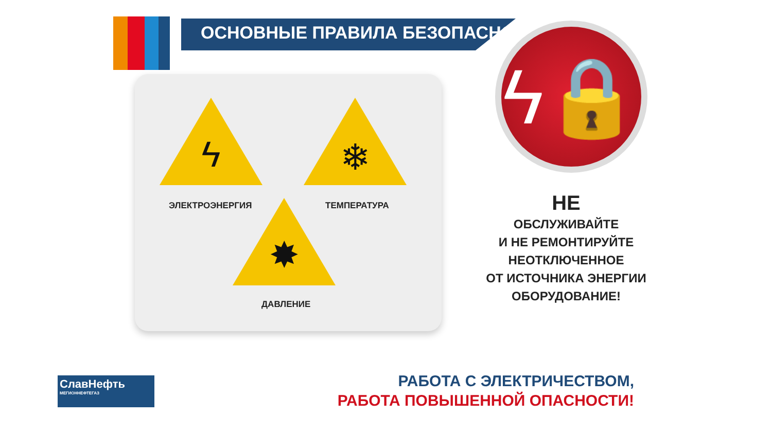ОСНОВНЫЕ ПРАВИЛА БЕЗОПАСНОСТИ
ϟ
ЭЛЕКТРОЭНЕРГИЯ
❄
ТЕМПЕРАТУРА
✸
ДАВЛЕНИЕ
ϟ🔒
НЕ
ОБСЛУЖИВАЙТЕ
И НЕ РЕМОНТИРУЙТЕ
НЕОТКЛЮЧЕННОЕ
ОТ ИСТОЧНИКА ЭНЕРГИИ
ОБОРУДОВАНИЕ!
СлавНефть
МЕГИОННЕФТЕГАЗ
РАБОТА С ЭЛЕКТРИЧЕСТВОМ,
РАБОТА ПОВЫШЕННОЙ ОПАСНОСТИ!